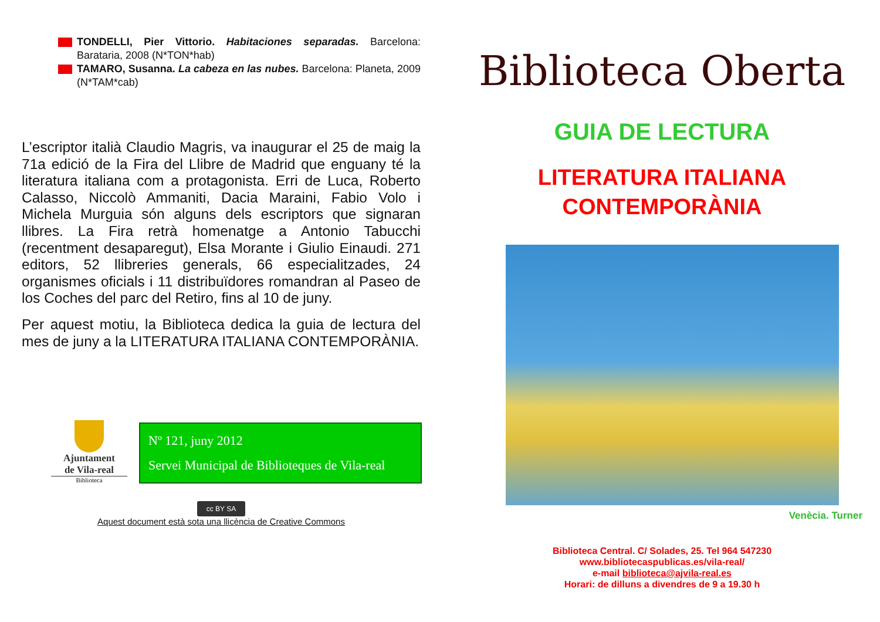TONDELLI, Pier Vittorio. Habitaciones separadas. Barcelona: Barataria, 2008 (N*TON*hab)
TAMARO, Susanna. La cabeza en las nubes. Barcelona: Planeta, 2009 (N*TAM*cab)
L’escriptor italià Claudio Magris, va inaugurar el 25 de maig la 71a edició de la Fira del Llibre de Madrid que enguany té la literatura italiana com a protagonista. Erri de Luca, Roberto Calasso, Niccolò Ammaniti, Dacia Maraini, Fabio Volo i Michela Murguia són alguns dels escriptors que signaran llibres. La Fira retrà homenatge a Antonio Tabucchi (recentment desaparegut), Elsa Morante i Giulio Einaudi. 271 editors, 52 llibreries generals, 66 especialitzades, 24 organismes oficials i 11 distribuïdores romandran al Paseo de los Coches del parc del Retiro, fins al 10 de juny.
Per aquest motiu, la Biblioteca dedica la guia de lectura del mes de juny a la LITERATURA ITALIANA CONTEMPORÀNIA.
Ajuntament
de Vila-real
Biblioteca
Nº 121, juny 2012
Servei Municipal de Biblioteques de Vila-real
cc BY SA
Aquest document està sota una llicència de Creative Commons
Biblioteca Oberta
GUIA DE LECTURA
LITERATURA ITALIANA
CONTEMPORÀNIA
Venècia. Turner
Biblioteca Central. C/ Solades, 25. Tel 964 547230
www.bibliotecaspublicas.es/vila-real/
e-mail biblioteca@ajvila-real.es
Horari: de dilluns a divendres de 9 a 19.30 h